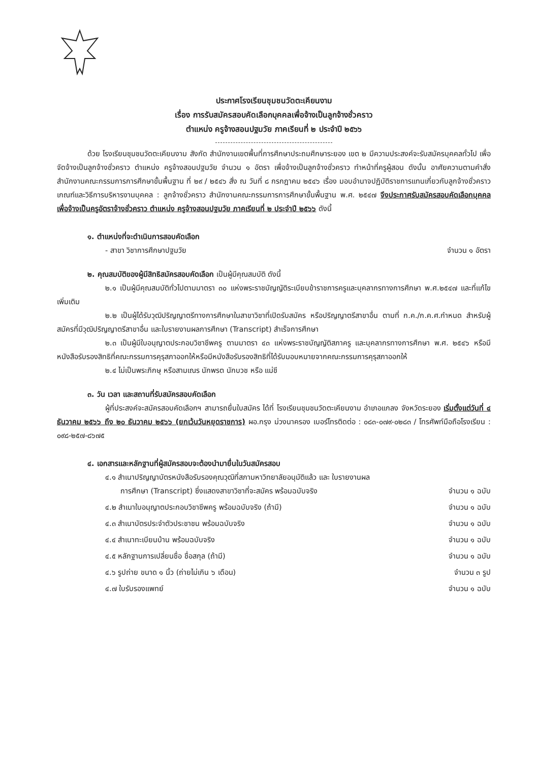ประกาศโรงเรียนชุมชนวัดตะเคียนงาม
เรื่อง การรับสมัครสอบคัดเลือกบุคคลเพื่อจ้างเป็นลูกจ้างชั่วคราว
ตำแหน่ง ครูจ้างสอนปฐมวัย ภาคเรียนที่ ๒ ประจำปี ๒๕๖๖
ด้วย โรงเรียนชุมชนวัดตะเคียนงาม สังกัด สำนักงานเขตพื้นที่การศึกษาประถมศึกษาระยอง เขต ๒ มีความประสงค์จะรับสมัครบุคคลทั่วไป เพื่อจัดจ้างเป็นลูกจ้างชั่วคราว ตำแหน่ง ครูจ้างสอนปฐมวัย จำนวน ๑ อัตรา เพื่อจ้างเป็นลูกจ้างชั่วคราว ทำหน้าที่ครูผู้สอน ดังนั้น อาศัยความตามคำสั่งสำนักงานคณะกรรมการการศึกษาขั้นพื้นฐาน ที่ ๒๙ / ๒๕๔๖ สั่ง ณ วันที่ ๘ กรกฎาคม ๒๕๔๖ เรื่อง มอบอำนาจปฏิบัติราชการแทนเกี่ยวกับลูกจ้างชั่วคราวเกณฑ์และวิธีการบริหารงานบุคคล : ลูกจ้างชั่วคราว สำนักงานคณะกรรมการการศึกษาขั้นพื้นฐาน พ.ศ. ๒๕๔๗ จึงประกาศรับสมัครสอบคัดเลือกบุคคล เพื่อจ้างเป็นครูอัตราจ้างชั่วคราว ตำแหน่ง ครูจ้างสอนปฐมวัย ภาคเรียนที่ ๒ ประจำปี ๒๕๖๖ ดังนี้
๑. ตำแหน่งที่จะดำเนินการสอบคัดเลือก
- สาขา วิชาการศึกษาปฐมวัย จำนวน ๑ อัตรา
๒. คุณสมบัติของผู้มีสิทธิสมัครสอบคัดเลือก เป็นผู้มีคุณสมบัติ ดังนี้
๒.๑ เป็นผู้มีคุณสมบัติทั่วไปตามมาตรา ๓๐ แห่งพระราชบัญญัติระเบียบข้าราชการครูและบุคลากรทางการศึกษา พ.ศ.๒๕๔๗ และที่แก้ไขเพิ่มเติม
๒.๒ เป็นผู้ได้รับวุฒิปริญญาตรีทางการศึกษาในสาขาวิชาที่เปิดรับสมัคร หรือปริญญาตรีสาขาอื่น ตามที่ ก.ค./ก.ค.ศ.กำหนด สำหรับผู้สมัครที่มีวุฒิปริญญาตรีสาขาอื่น และใบรายงานผลการศึกษา (Transcript) สำเร็จการศึกษา
๒.๓ เป็นผู้มีใบอนุญาตประกอบวิชาชีพครู ตามมาตรา ๔๓ แห่งพระราชบัญญัติสภาครู และบุคลากรทางการศึกษา พ.ศ. ๒๕๔๖ หรือมีหนังสือรับรองสิทธิที่คณะกรรมการคุรุสภาออกให้หรือมีหนังสือรับรองสิทธิที่ได้รับมอบหมายจากคณะกรรมการคุรุสภาออกให้
๒.๔ ไม่เป็นพระภิกษุ หรือสามเณร นักพรต นักบวช หรือ แม่ชี
๓. วัน เวลา และสถานที่รับสมัครสอบคัดเลือก
ผู้ที่ประสงค์จะสมัครสอบคัดเลือกฯ สามารถยื่นใบสมัคร ได้ที่ โรงเรียนชุมชนวัดตะเคียนงาม อำเภอแกลง จังหวัดระยอง เริ่มตั้งแต่วันที่ ๔ ธันวาคม ๒๕๖๖ ถึง ๒๐ ธันวาคม ๒๕๖๖ (ยกเว้นวันหยุดราชการ) ผอ.กรุง ม่วงนาครอง เบอร์โทรติดต่อ : ๐๘๓-๐๗๙-๐๒๘๓ / โทรศัพท์มือถือโรงเรียน : ๐๙๘-๒๕๗-๘๖๗๕
๔. เอกสารและหลักฐานที่ผู้สมัครสอบจะต้องนำมายื่นในวันสมัครสอบ
๔.๑ สำเนาปริญญาบัตรหนังสือรับรองคุณวุฒิที่สภามหาวิทยาลัยอนุมัติแล้ว และ ใบรายงานผล
การศึกษา (Transcript) ซึ่งแสดงสาขาวิชาที่จะสมัคร พร้อมฉบับจริง จำนวน ๑ ฉบับ
๔.๒ สำเนาใบอนุญาตประกอบวิชาชีพครู พร้อมฉบับจริง (ถ้ามี) จำนวน ๑ ฉบับ
๔.๓ สำเนาบัตรประจำตัวประชาชน พร้อมฉบับจริง จำนวน ๑ ฉบับ
๔.๔ สำเนาทะเบียนบ้าน พร้อมฉบับจริง จำนวน ๑ ฉบับ
๔.๕ หลักฐานการเปลี่ยนชื่อ ชื่อสกุล (ถ้ามี) จำนวน ๑ ฉบับ
๔.๖ รูปถ่าย ขนาด ๑ นิ้ว (ถ่ายไม่เกิน ๖ เดือน) จำนวน ๓ รูป
๔.๗ ใบรับรองแพทย์ จำนวน ๑ ฉบับ